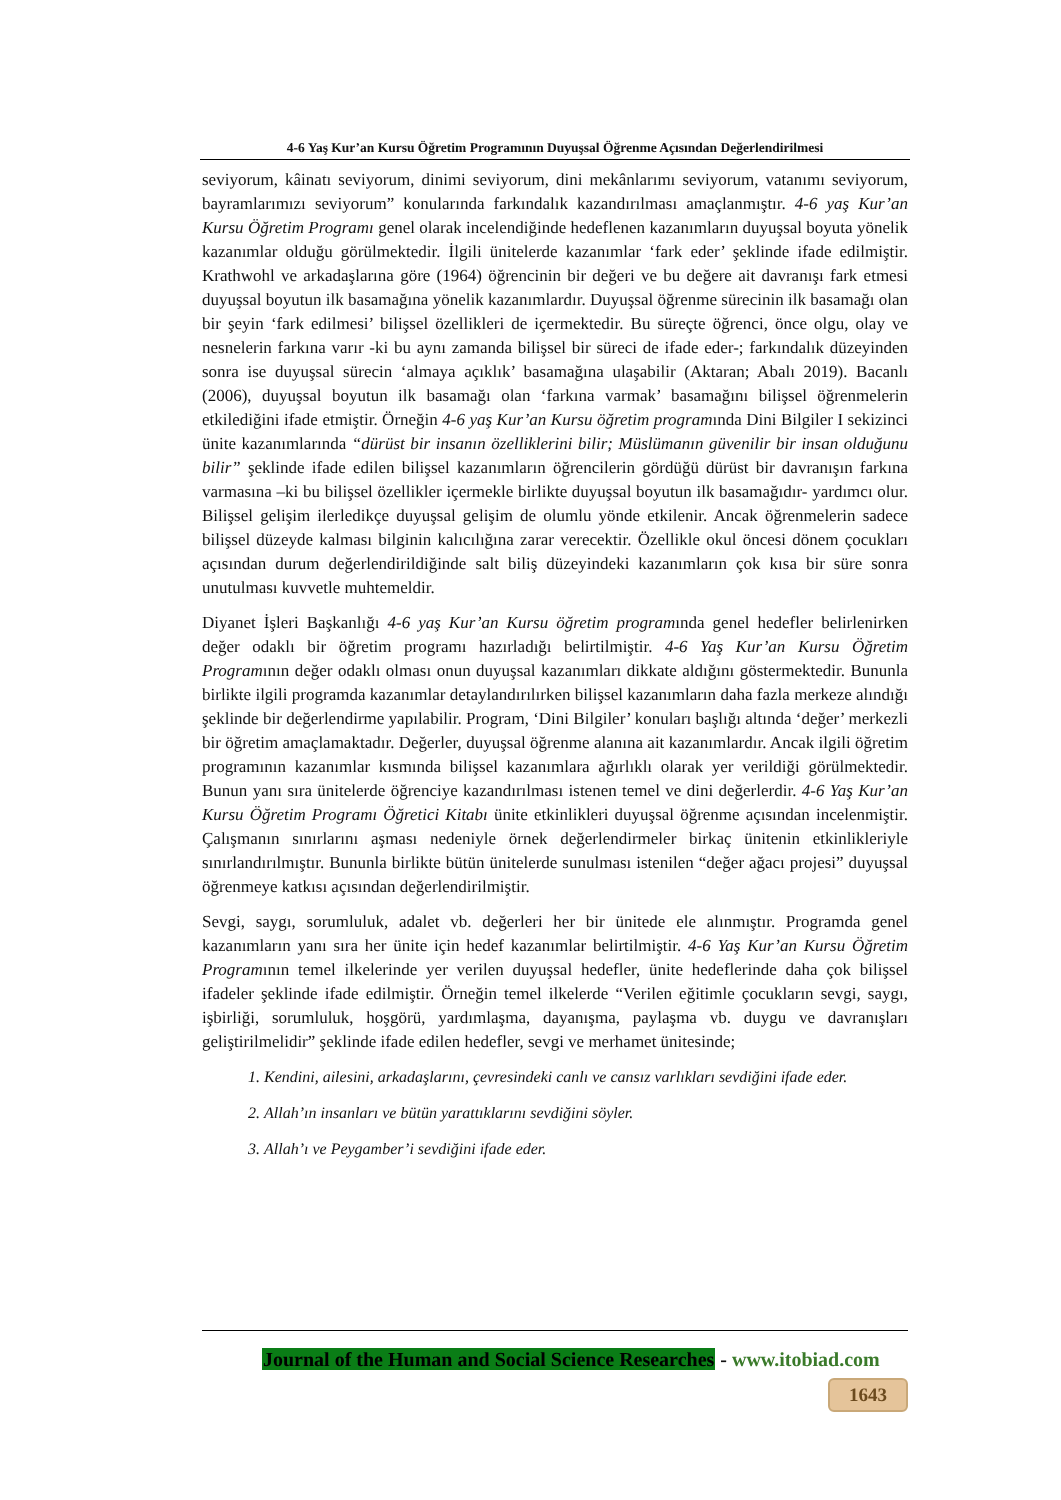4-6 Yaş Kur’an Kursu Öğretim Programının Duyuşsal Öğrenme Açısından Değerlendirilmesi
seviyorum, kâinatı seviyorum, dinimi seviyorum, dini mekânlarımı seviyorum, vatanımı seviyorum, bayramlarımızı seviyorum” konularında farkındalık kazandırılması amaçlanmıştır. 4-6 yaş Kur’an Kursu Öğretim Programı genel olarak incelendiğinde hedeflenen kazanımların duyuşsal boyuta yönelik kazanımlar olduğu görülmektedir. İlgili ünitelerde kazanımlar ‘fark eder’ şeklinde ifade edilmiştir. Krathwohl ve arkadaşlarına göre (1964) öğrencinin bir değeri ve bu değere ait davranışı fark etmesi duyuşsal boyutun ilk basamağına yönelik kazanımlardır. Duyuşsal öğrenme sürecinin ilk basamağı olan bir şeyin ‘fark edilmesi’ bilişsel özellikleri de içermektedir. Bu süreçte öğrenci, önce olgu, olay ve nesnelerin farkına varır -ki bu aynı zamanda bilişsel bir süreci de ifade eder-; farkındalık düzeyinden sonra ise duyuşsal sürecin ‘almaya açıklık’ basamağına ulaşabilir (Aktaran; Abalı 2019). Bacanlı (2006), duyuşsal boyutun ilk basamağı olan ‘farkına varmak’ basamağını bilişsel öğrenmelerin etkilediğini ifade etmiştir. Örneğin 4-6 yaş Kur’an Kursu öğretim programında Dini Bilgiler I sekizinci ünite kazanımlarında “dürüst bir insanın özelliklerini bilir; Müslümanın güvenilir bir insan olduğunu bilir” şeklinde ifade edilen bilişsel kazanımların öğrencilerin gördüğü dürüst bir davranışın farkına varmasına –ki bu bilişsel özellikler içermekle birlikte duyuşsal boyutun ilk basamağıdır- yardımcı olur. Bilişsel gelişim ilerledikçe duyuşsal gelişim de olumlu yönde etkilenir. Ancak öğrenmelerin sadece bilişsel düzeyde kalması bilginin kalıcılığına zarar verecektir. Özellikle okul öncesi dönem çocukları açısından durum değerlendirildiğinde salt biliş düzeyindeki kazanımların çok kısa bir süre sonra unutulması kuvvetle muhtemeldir.
Diyanet İşleri Başkanlığı 4-6 yaş Kur’an Kursu öğretim programında genel hedefler belirlenirken değer odaklı bir öğretim programı hazırladığı belirtilmiştir. 4-6 Yaş Kur’an Kursu Öğretim Programının değer odaklı olması onun duyuşsal kazanımları dikkate aldığını göstermektedir. Bununla birlikte ilgili programda kazanımlar detaylandırılırken bilişsel kazanımların daha fazla merkeze alındığı şeklinde bir değerlendirme yapılabilir. Program, ‘Dini Bilgiler’ konuları başlığı altında ‘değer’ merkezli bir öğretim amaçlamaktadır. Değerler, duyuşsal öğrenme alanına ait kazanımlardır. Ancak ilgili öğretim programının kazanımlar kısmında bilişsel kazanımlara ağırlıklı olarak yer verildiği görülmektedir. Bunun yanı sıra ünitelerde öğrenciye kazandırılması istenen temel ve dini değerlerdir. 4-6 Yaş Kur’an Kursu Öğretim Programı Öğretici Kitabı ünite etkinlikleri duyuşsal öğrenme açısından incelenmiştir. Çalışmanın sınırlarını aşması nedeniyle örnek değerlendirmeler birkaç ünitenin etkinlikleriyle sınırlandırılmıştır. Bununla birlikte bütün ünitelerde sunulması istenilen “değer ağacı projesi” duyuşsal öğrenmeye katkısı açısından değerlendirilmiştir.
Sevgi, saygı, sorumluluk, adalet vb. değerleri her bir ünitede ele alınmıştır. Programda genel kazanımların yanı sıra her ünite için hedef kazanımlar belirtilmiştir. 4-6 Yaş Kur’an Kursu Öğretim Programının temel ilkelerinde yer verilen duyuşsal hedefler, ünite hedeflerinde daha çok bilişsel ifadeler şeklinde ifade edilmiştir. Örneğin temel ilkelerde “Verilen eğitimle çocukların sevgi, saygı, işbirliği, sorumluluk, hoşgörü, yardımlaşma, dayanışma, paylaşma vb. duygu ve davranışları geliştirilmelidir” şeklinde ifade edilen hedefler, sevgi ve merhamet ünitesinde;
1. Kendini, ailesini, arkadaşlarını, çevresindeki canlı ve cansız varlıkları sevdiğini ifade eder.
2. Allah’ın insanları ve bütün yarattıklarını sevdiğini söyler.
3. Allah’ı ve Peygamber’i sevdiğini ifade eder.
Journal of the Human and Social Science Researches - www.itobiad.com
1643